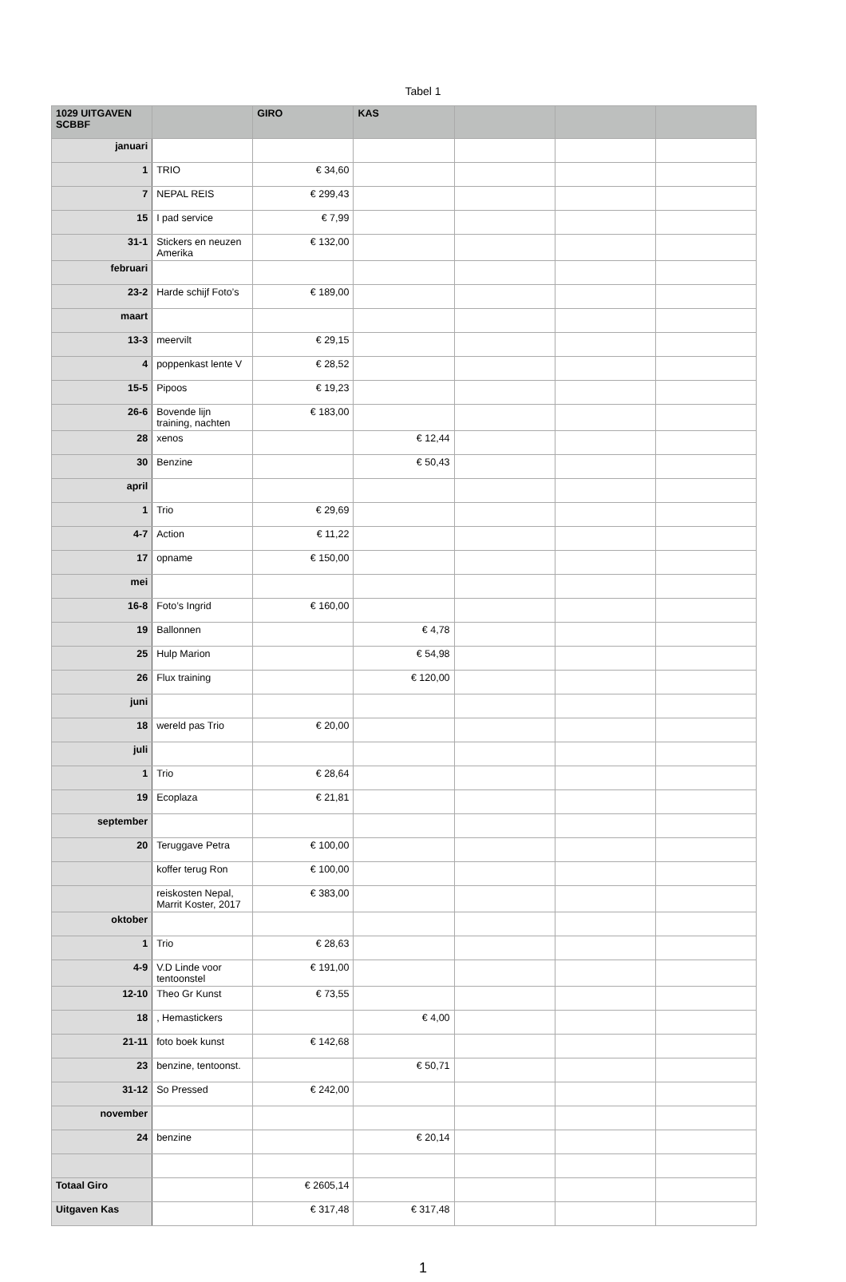Tabel 1
| 1029 UITGAVEN SCBBF | | GIRO | KAS | | | |
| --- | --- | --- | --- | --- | --- | --- |
| januari | | | | | | |
| 1 | TRIO | € 34,60 | | | | |
| 7 | NEPAL REIS | € 299,43 | | | | |
| 15 | I pad service | € 7,99 | | | | |
| 31-1 | Stickers en neuzen Amerika | € 132,00 | | | | |
| februari | | | | | | |
| 23-2 | Harde schijf Foto’s | € 189,00 | | | | |
| maart | | | | | | |
| 13-3 | meervilt | € 29,15 | | | | |
| 4 | poppenkast lente V | € 28,52 | | | | |
| 15-5 | Pipoos | € 19,23 | | | | |
| 26-6 | Bovende lijn training, nachten | € 183,00 | | | | |
| 28 | xenos | | € 12,44 | | | |
| 30 | Benzine | | € 50,43 | | | |
| april | | | | | | |
| 1 | Trio | € 29,69 | | | | |
| 4-7 | Action | € 11,22 | | | | |
| 17 | opname | € 150,00 | | | | |
| mei | | | | | | |
| 16-8 | Foto’s Ingrid | € 160,00 | | | | |
| 19 | Ballonnen | | € 4,78 | | | |
| 25 | Hulp Marion | | € 54,98 | | | |
| 26 | Flux training | | € 120,00 | | | |
| juni | | | | | | |
| 18 | wereld pas Trio | € 20,00 | | | | |
| juli | | | | | | |
| 1 | Trio | € 28,64 | | | | |
| 19 | Ecoplaza | € 21,81 | | | | |
| september | | | | | | |
| 20 | Teruggave Petra | € 100,00 | | | | |
| | koffer terug Ron | € 100,00 | | | | |
| | reiskosten Nepal, Marrit Koster, 2017 | € 383,00 | | | | |
| oktober | | | | | | |
| 1 | Trio | € 28,63 | | | | |
| 4-9 | V.D Linde voor tentoonstel | € 191,00 | | | | |
| 12-10 | Theo Gr Kunst | € 73,55 | | | | |
| 18 | , Hemastickers | | € 4,00 | | | |
| 21-11 | foto boek kunst | € 142,68 | | | | |
| 23 | benzine, tentoonst. | | € 50,71 | | | |
| 31-12 | So Pressed | € 242,00 | | | | |
| november | | | | | | |
| 24 | benzine | | € 20,14 | | | |
| Totaal Giro | | € 2605,14 | | | | |
| Uitgaven Kas | | € 317,48 | € 317,48 | | | |
1